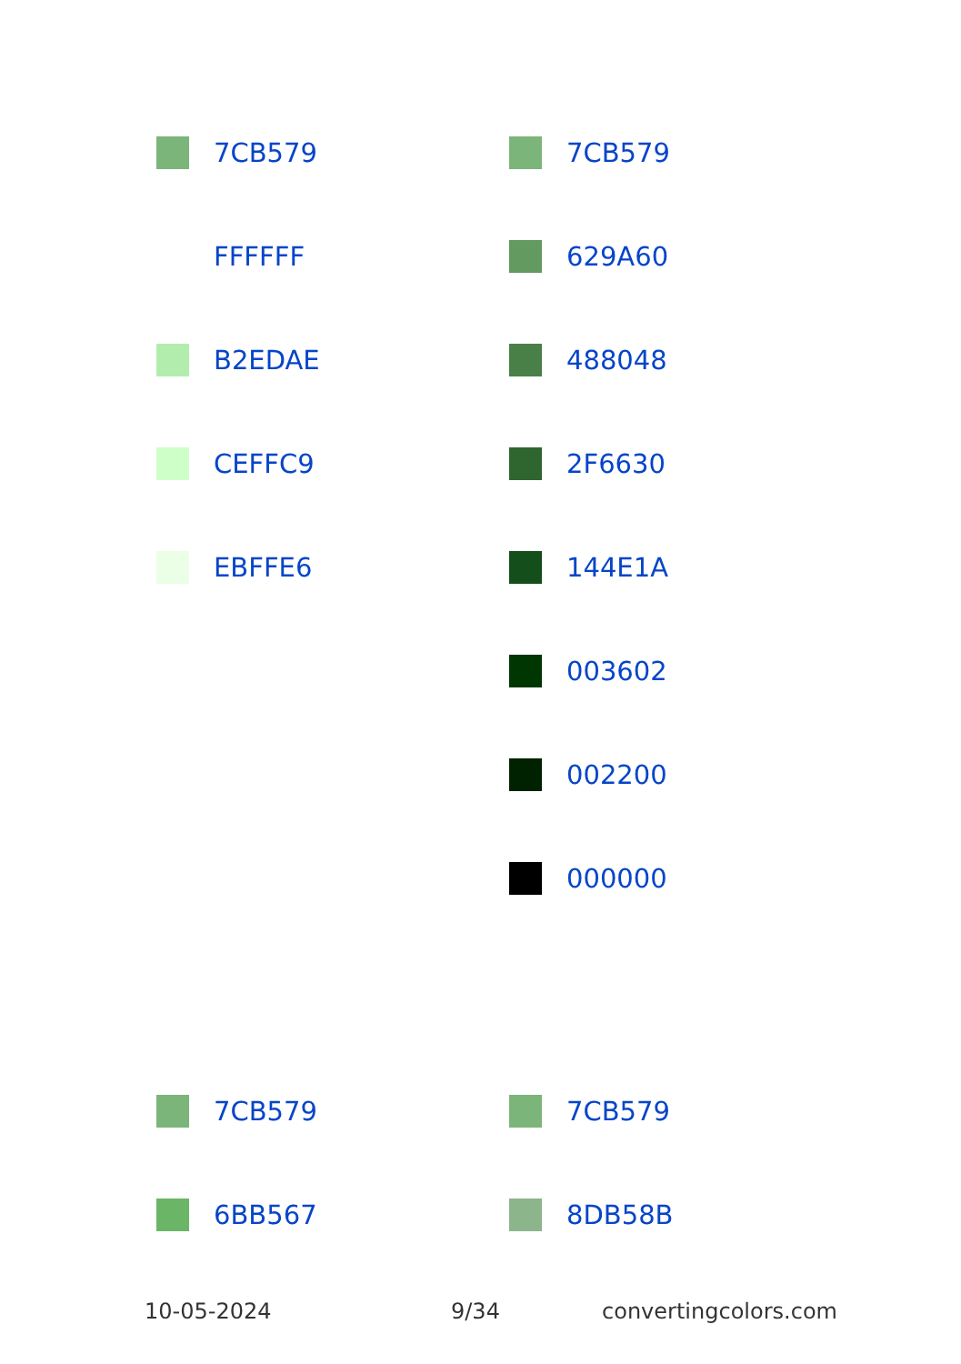7CB579 7CB579
FFFFFF 629A60
B2EDAE 488048
CEFFC9 2F6630
EBFFE6 144E1A
003602
002200
000000
7CB579 7CB579
6BB567 8DB58B
10-05-2024 9/34 convertingcolors.com